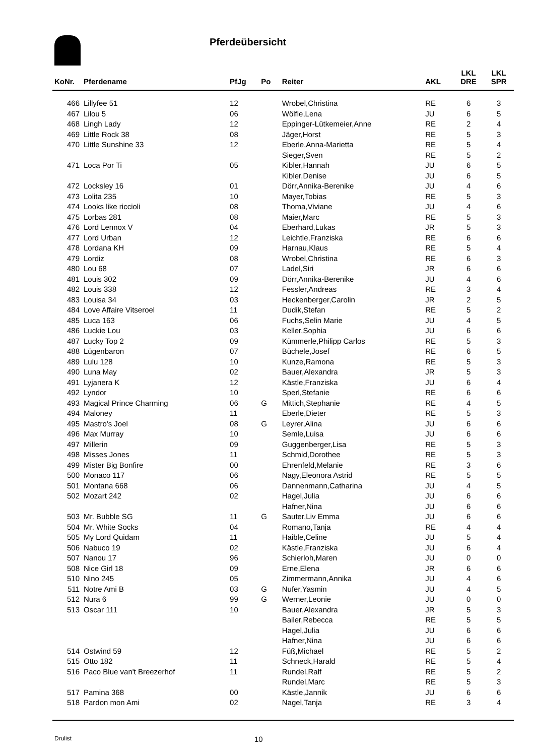Pferdeübersicht
| KoNr. | Pferdename | PfJg | Po | Reiter | AKL | LKL DRE | LKL SPR |
| --- | --- | --- | --- | --- | --- | --- | --- |
| 466 | Lillyfee 51 | 12 | | Wrobel,Christina | RE | 6 | 3 |
| 467 | Lilou 5 | 06 | | Wölfle,Lena | JU | 6 | 5 |
| 468 | Lingh Lady | 12 | | Eppinger-Lütkemeier,Anne | RE | 2 | 4 |
| 469 | Little Rock 38 | 08 | | Jäger,Horst | RE | 5 | 3 |
| 470 | Little Sunshine 33 | 12 | | Eberle,Anna-Marietta | RE | 5 | 4 |
| | | | | Sieger,Sven | RE | 5 | 2 |
| 471 | Loca Por Ti | 05 | | Kibler,Hannah | JU | 6 | 5 |
| | | | | Kibler,Denise | JU | 6 | 5 |
| 472 | Locksley 16 | 01 | | Dörr,Annika-Berenike | JU | 4 | 6 |
| 473 | Lolita 235 | 10 | | Mayer,Tobias | RE | 5 | 3 |
| 474 | Looks like riccioli | 08 | | Thoma,Viviane | JU | 4 | 6 |
| 475 | Lorbas 281 | 08 | | Maier,Marc | RE | 5 | 3 |
| 476 | Lord Lennox V | 04 | | Eberhard,Lukas | JR | 5 | 3 |
| 477 | Lord Urban | 12 | | Leichtle,Franziska | RE | 6 | 6 |
| 478 | Lordana KH | 09 | | Harnau,Klaus | RE | 5 | 4 |
| 479 | Lordiz | 08 | | Wrobel,Christina | RE | 6 | 3 |
| 480 | Lou 68 | 07 | | Ladel,Siri | JR | 6 | 6 |
| 481 | Louis 302 | 09 | | Dörr,Annika-Berenike | JU | 4 | 6 |
| 482 | Louis 338 | 12 | | Fessler,Andreas | RE | 3 | 4 |
| 483 | Louisa 34 | 03 | | Heckenberger,Carolin | JR | 2 | 5 |
| 484 | Love Affaire Vitseroel | 11 | | Dudik,Stefan | RE | 5 | 2 |
| 485 | Luca 163 | 06 | | Fuchs,Selin Marie | JU | 4 | 5 |
| 486 | Luckie Lou | 03 | | Keller,Sophia | JU | 6 | 6 |
| 487 | Lucky Top 2 | 09 | | Kümmerle,Philipp Carlos | RE | 5 | 3 |
| 488 | Lügenbaron | 07 | | Büchele,Josef | RE | 6 | 5 |
| 489 | Lulu 128 | 10 | | Kunze,Ramona | RE | 5 | 3 |
| 490 | Luna May | 02 | | Bauer,Alexandra | JR | 5 | 3 |
| 491 | Lyjanera K | 12 | | Kästle,Franziska | JU | 6 | 4 |
| 492 | Lyndor | 10 | | Sperl,Stefanie | RE | 6 | 6 |
| 493 | Magical Prince Charming | 06 | G | Mittich,Stephanie | RE | 4 | 5 |
| 494 | Maloney | 11 | | Eberle,Dieter | RE | 5 | 3 |
| 495 | Mastro's Joel | 08 | G | Leyrer,Alina | JU | 6 | 6 |
| 496 | Max Murray | 10 | | Semle,Luisa | JU | 6 | 6 |
| 497 | Millerin | 09 | | Guggenberger,Lisa | RE | 5 | 3 |
| 498 | Misses Jones | 11 | | Schmid,Dorothee | RE | 5 | 3 |
| 499 | Mister Big Bonfire | 00 | | Ehrenfeld,Melanie | RE | 3 | 6 |
| 500 | Monaco 117 | 06 | | Nagy,Eleonora Astrid | RE | 5 | 5 |
| 501 | Montana 668 | 06 | | Dannenmann,Catharina | JU | 4 | 5 |
| 502 | Mozart 242 | 02 | | Hagel,Julia | JU | 6 | 6 |
| | | | | Hafner,Nina | JU | 6 | 6 |
| 503 | Mr. Bubble SG | 11 | G | Sauter,Liv Emma | JU | 6 | 6 |
| 504 | Mr. White Socks | 04 | | Romano,Tanja | RE | 4 | 4 |
| 505 | My Lord Quidam | 11 | | Haible,Celine | JU | 5 | 4 |
| 506 | Nabuco 19 | 02 | | Kästle,Franziska | JU | 6 | 4 |
| 507 | Nanou 17 | 96 | | Schierloh,Maren | JU | 0 | 0 |
| 508 | Nice Girl 18 | 09 | | Erne,Elena | JR | 6 | 6 |
| 510 | Nino 245 | 05 | | Zimmermann,Annika | JU | 4 | 6 |
| 511 | Notre Ami B | 03 | G | Nufer,Yasmin | JU | 4 | 5 |
| 512 | Nura 6 | 99 | G | Werner,Leonie | JU | 0 | 0 |
| 513 | Oscar 111 | 10 | | Bauer,Alexandra | JR | 5 | 3 |
| | | | | Bailer,Rebecca | RE | 5 | 5 |
| | | | | Hagel,Julia | JU | 6 | 6 |
| | | | | Hafner,Nina | JU | 6 | 6 |
| 514 | Ostwind 59 | 12 | | Füß,Michael | RE | 5 | 2 |
| 515 | Otto 182 | 11 | | Schneck,Harald | RE | 5 | 4 |
| 516 | Paco Blue van't Breezerhof | 11 | | Rundel,Ralf | RE | 5 | 2 |
| | | | | Rundel,Marc | RE | 5 | 3 |
| 517 | Pamina 368 | 00 | | Kästle,Jannik | JU | 6 | 6 |
| 518 | Pardon mon Ami | 02 | | Nagel,Tanja | RE | 3 | 4 |
Drulist 10